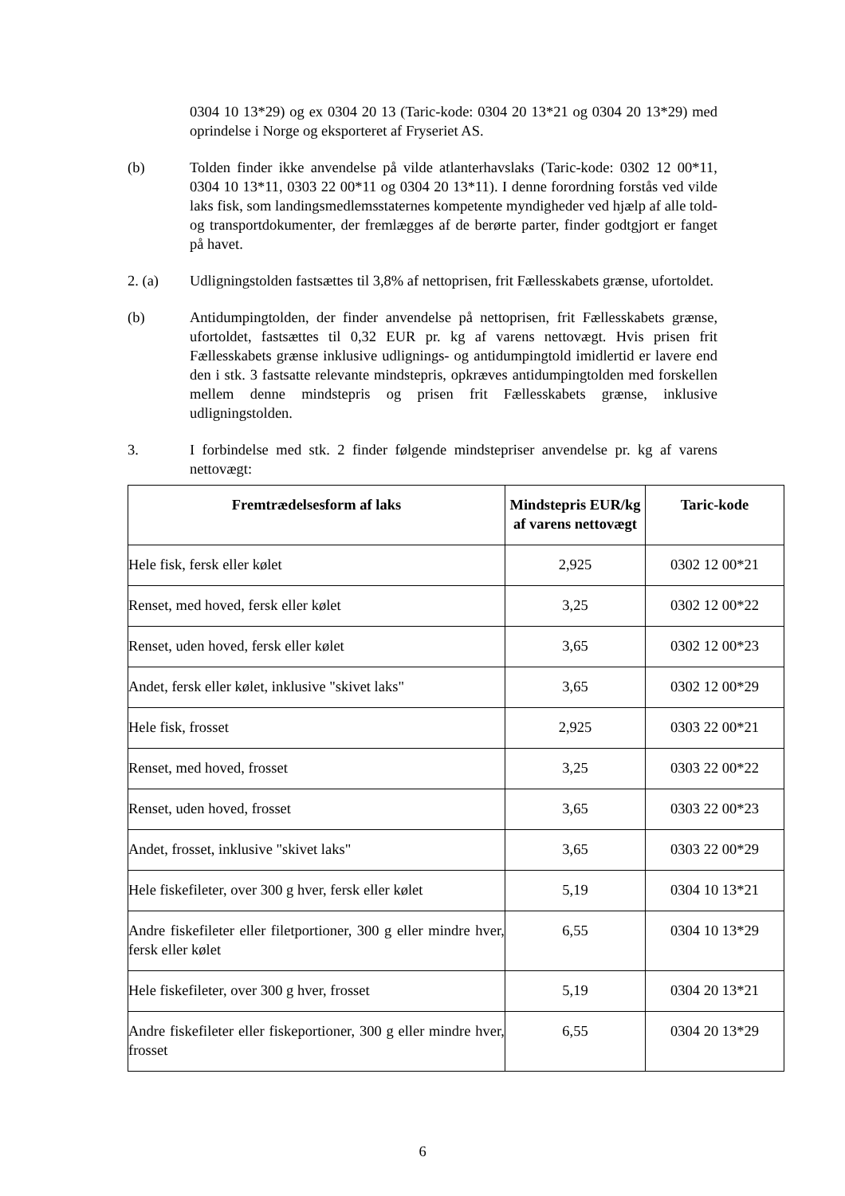0304 10 13*29) og ex 0304 20 13 (Taric-kode: 0304 20 13*21 og 0304 20 13*29) med oprindelse i Norge og eksporteret af Fryseriet AS.
(b) Tolden finder ikke anvendelse på vilde atlanterhavslaks (Taric-kode: 0302 12 00*11, 0304 10 13*11, 0303 22 00*11 og 0304 20 13*11). I denne forordning forstås ved vilde laks fisk, som landingsmedlemsstaternes kompetente myndigheder ved hjælp af alle told- og transportdokumenter, der fremlægges af de berørte parter, finder godtgjort er fanget på havet.
2. (a) Udligningstolden fastsættes til 3,8% af nettoprisen, frit Fællesskabets grænse, ufortoldet.
(b) Antidumpingtolden, der finder anvendelse på nettoprisen, frit Fællesskabets grænse, ufortoldet, fastsættes til 0,32 EUR pr. kg af varens nettovægt. Hvis prisen frit Fællesskabets grænse inklusive udlignings- og antidumpingtold imidlertid er lavere end den i stk. 3 fastsatte relevante mindstepris, opkræves antidumpingtolden med forskellen mellem denne mindstepris og prisen frit Fællesskabets grænse, inklusive udligningstolden.
3. I forbindelse med stk. 2 finder følgende mindstepriser anvendelse pr. kg af varens nettovægt:
| Fremtrædelsesform af laks | Mindstepris EUR/kg af varens nettovægt | Taric-kode |
| --- | --- | --- |
| Hele fisk, fersk eller kølet | 2,925 | 0302 12 00*21 |
| Renset, med hoved, fersk eller kølet | 3,25 | 0302 12 00*22 |
| Renset, uden hoved, fersk eller kølet | 3,65 | 0302 12 00*23 |
| Andet, fersk eller kølet, inklusive "skivet laks" | 3,65 | 0302 12 00*29 |
| Hele fisk, frosset | 2,925 | 0303 22 00*21 |
| Renset, med hoved, frosset | 3,25 | 0303 22 00*22 |
| Renset, uden hoved, frosset | 3,65 | 0303 22 00*23 |
| Andet, frosset, inklusive "skivet laks" | 3,65 | 0303 22 00*29 |
| Hele fiskefileter, over 300 g hver, fersk eller kølet | 5,19 | 0304 10 13*21 |
| Andre fiskefileter eller filetportioner, 300 g eller mindre hver, fersk eller kølet | 6,55 | 0304 10 13*29 |
| Hele fiskefileter, over 300 g hver, frosset | 5,19 | 0304 20 13*21 |
| Andre fiskefileter eller fiskeportioner, 300 g eller mindre hver, frosset | 6,55 | 0304 20 13*29 |
6